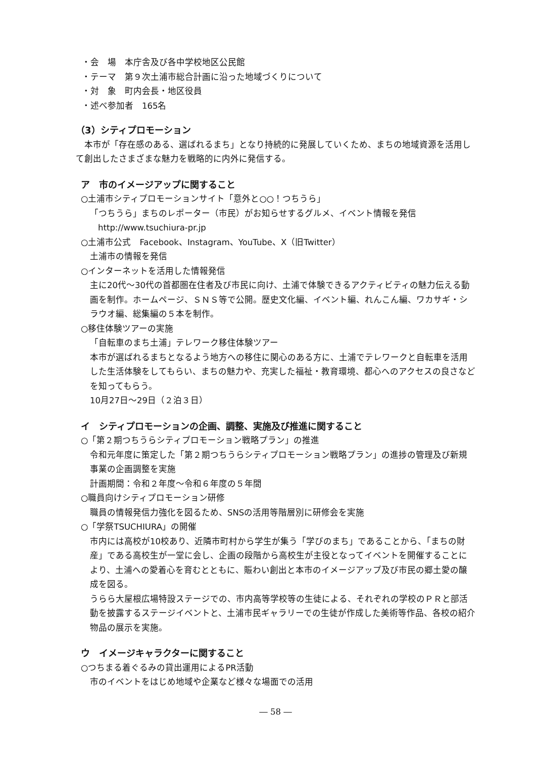・会　場　本庁舎及び各中学校地区公民館
・テーマ　第９次土浦市総合計画に沿った地域づくりについて
・対　象　町内会長・地区役員
・述べ参加者　165名
（3）シティプロモーション
本市が「存在感のある、選ばれるまち」となり持続的に発展していくため、まちの地域資源を活用して創出したさまざまな魅力を戦略的に内外に発信する。
ア　市のイメージアップに関すること
○土浦市シティプロモーションサイト「意外と○○！つちうら」
「つちうら」まちのレポーター（市民）がお知らせするグルメ、イベント情報を発信
http://www.tsuchiura-pr.jp
○土浦市公式　Facebook、Instagram、YouTube、X（旧Twitter）
土浦市の情報を発信
○インターネットを活用した情報発信
主に20代～30代の首都圏在住者及び市民に向け、土浦で体験できるアクティビティの魅力伝える動画を制作。ホームページ、ＳＮＳ等で公開。歴史文化編、イベント編、れんこん編、ワカサギ・シラウオ編、総集編の５本を制作。
○移住体験ツアーの実施
「自転車のまち土浦」テレワーク移住体験ツアー
本市が選ばれるまちとなるよう地方への移住に関心のある方に、土浦でテレワークと自転車を活用した生活体験をしてもらい、まちの魅力や、充実した福祉・教育環境、都心へのアクセスの良さなどを知ってもらう。
10月27日～29日（２泊３日）
イ　シティプロモーションの企画、調整、実施及び推進に関すること
○「第２期つちうらシティプロモーション戦略プラン」の推進
令和元年度に策定した「第２期つちうらシティプロモーション戦略プラン」の進捗の管理及び新規事業の企画調整を実施
計画期間：令和２年度～令和６年度の５年間
○職員向けシティプロモーション研修
職員の情報発信力強化を図るため、SNSの活用等階層別に研修会を実施
○「学祭TSUCHIURA」の開催
市内には高校が10校あり、近隣市町村から学生が集う「学びのまち」であることから、「まちの財産」である高校生が一堂に会し、企画の段階から高校生が主役となってイベントを開催することにより、土浦への愛着心を育むとともに、賑わい創出と本市のイメージアップ及び市民の郷土愛の醸成を図る。
うらら大屋根広場特設ステージでの、市内高等学校等の生徒による、それぞれの学校のＰＲと部活動を披露するステージイベントと、土浦市民ギャラリーでの生徒が作成した美術等作品、各校の紹介物品の展示を実施。
ウ　イメージキャラクターに関すること
○つちまる着ぐるみの貸出運用によるPR活動
市のイベントをはじめ地域や企業など様々な場面での活用
― 58 ―